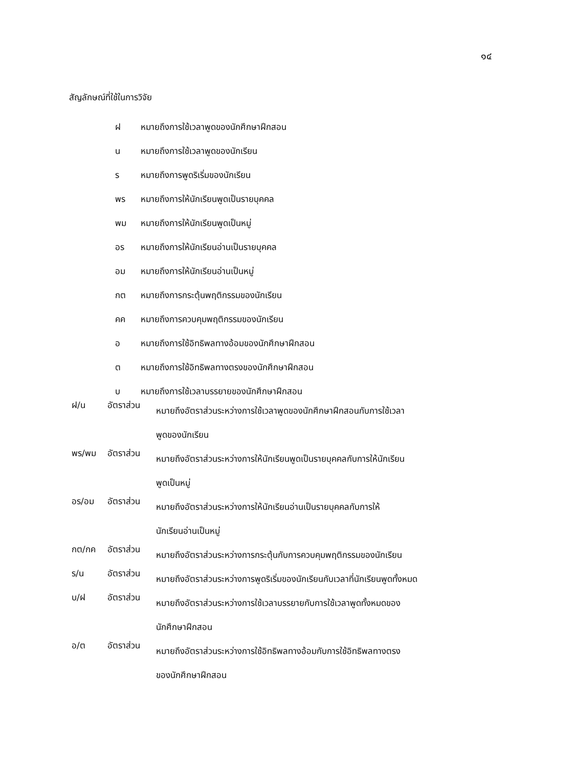๑๔
สัญลักษณ์ที่ใช้ในการวิจัย
ฝ หมายถึงการใช้เวลาพูดของนักศึกษาฝึกสอน
น หมายถึงการใช้เวลาพูดของนักเรียน
ร หมายถึงการพูดริเริ่มของนักเรียน
พร หมายถึงการให้นักเรียนพูดเป็นรายบุคคล
พม หมายถึงการให้นักเรียนพูดเป็นหมู่
อร หมายถึงการให้นักเรียนอ่านเป็นรายบุคคล
อม หมายถึงการให้นักเรียนอ่านเป็นหมู่
กต หมายถึงการกระตุ้นพฤติกรรมของนักเรียน
คค หมายถึงการควบคุมพฤติกรรมของนักเรียน
อ หมายถึงการใช้อิทธิพลทางอ้อมของนักศึกษาฝึกสอน
ต หมายถึงการใช้อิทธิพลทางตรงของนักศึกษาฝึกสอน
บ หมายถึงการใช้เวลาบรรยายของนักศึกษาฝึกสอน
ฝ/น อัตราส่วน หมายถึงอัตราส่วนระหว่างการใช้เวลาพูดของนักศึกษาฝึกสอนกับการใช้เวลา
พูดของนักเรียน
พร/พม อัตราส่วน หมายถึงอัตราส่วนระหว่างการให้นักเรียนพูดเป็นรายบุคคลกับการให้นักเรียน
พูดเป็นหมู่
อร/อม อัตราส่วน หมายถึงอัตราส่วนระหว่างการให้นักเรียนอ่านเป็นรายบุคคลกับการให้
นักเรียนอ่านเป็นหมู่
กต/กค อัตราส่วน หมายถึงอัตราส่วนระหว่างการกระตุ้นกับการควบคุมพฤติกรรมของนักเรียน
ร/น อัตราส่วน หมายถึงอัตราส่วนระหว่างการพูดริเริ่มของนักเรียนกับเวลาที่นักเรียนพูดทั้งหมด
บ/ฝ อัตราส่วน หมายถึงอัตราส่วนระหว่างการใช้เวลาบรรยายกับการใช้เวลาพูดทั้งหมดของ
นักศึกษาฝึกสอน
อ/ต อัตราส่วน หมายถึงอัตราส่วนระหว่างการใช้อิทธิพลทางอ้อมกับการใช้อิทธิพลทางตรง
ของนักศึกษาฝึกสอน